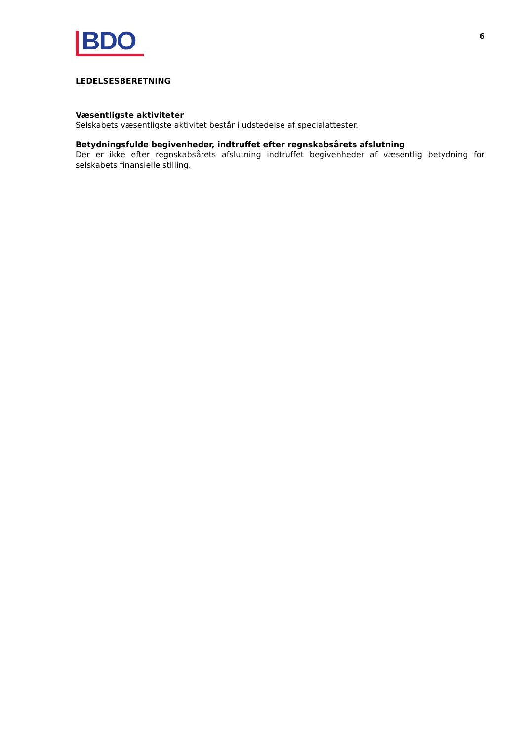BDO
6
LEDELSESBERETNING
Væsentligste aktiviteter
Selskabets væsentligste aktivitet består i udstedelse af specialattester.
Betydningsfulde begivenheder, indtruffet efter regnskabsårets afslutning
Der er ikke efter regnskabsårets afslutning indtruffet begivenheder af væsentlig betydning for selskabets finansielle stilling.